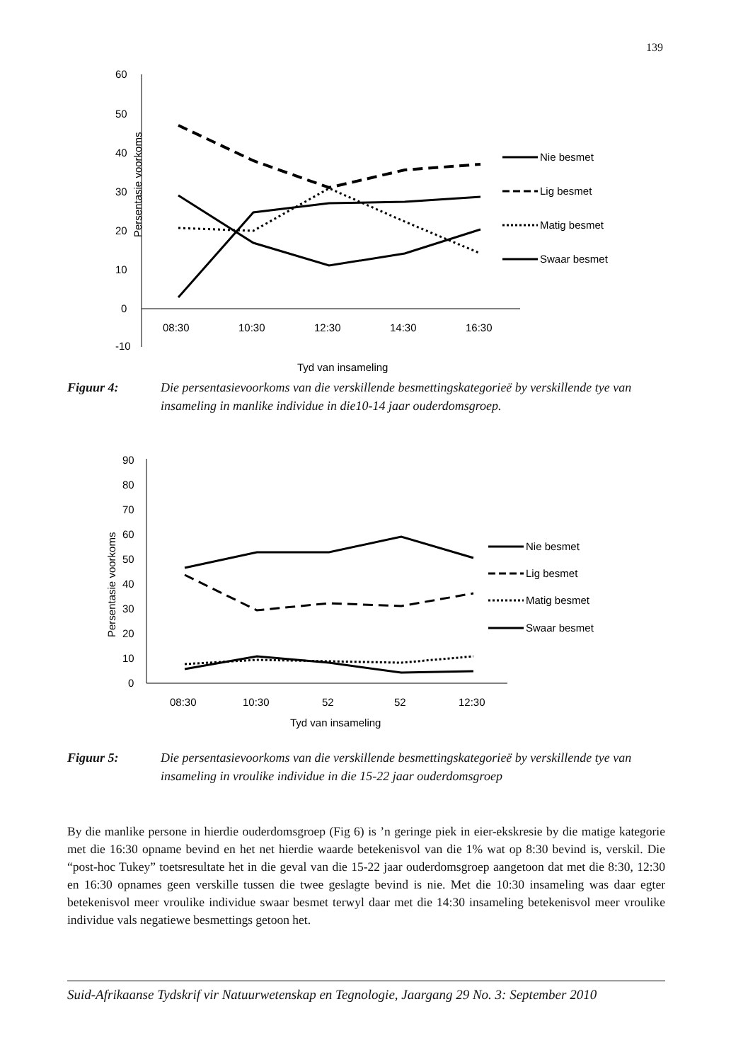139
60
50
40
30
20
10
0
-10
Persentasie voorkoms
08:30
10:30
12:30
14:30
16:30
Tyd van insameling
Nie besmet
Lig besmet
Matig besmet
Swaar besmet
Figuur 4: Die persentasievoorkoms van die verskillende besmettingskategorieë by verskillende tye van insameling in manlike individue in die10-14 jaar ouderdomsgroep.
90
80
70
60
50
40
30
20
10
0
Persentasie voorkoms
08:30
10:30
52
52
12:30
Tyd van insameling
Nie besmet
Lig besmet
Matig besmet
Swaar besmet
Figuur 5: Die persentasievoorkoms van die verskillende besmettingskategorieë by verskillende tye van insameling in vroulike individue in die 15-22 jaar ouderdomsgroep
By die manlike persone in hierdie ouderdomsgroep (Fig 6) is ’n geringe piek in eier-ekskresie by die matige kategorie met die 16:30 opname bevind en het net hierdie waarde betekenisvol van die 1% wat op 8:30 bevind is, verskil. Die “post-hoc Tukey” toetsresultate het in die geval van die 15-22 jaar ouderdomsgroep aangetoon dat met die 8:30, 12:30 en 16:30 opnames geen verskille tussen die twee geslagte bevind is nie. Met die 10:30 insameling was daar egter betekenisvol meer vroulike individue swaar besmet terwyl daar met die 14:30 insameling betekenisvol meer vroulike individue vals negatiewe besmettings getoon het.
Suid-Afrikaanse Tydskrif vir Natuurwetenskap en Tegnologie, Jaargang 29 No. 3: September 2010